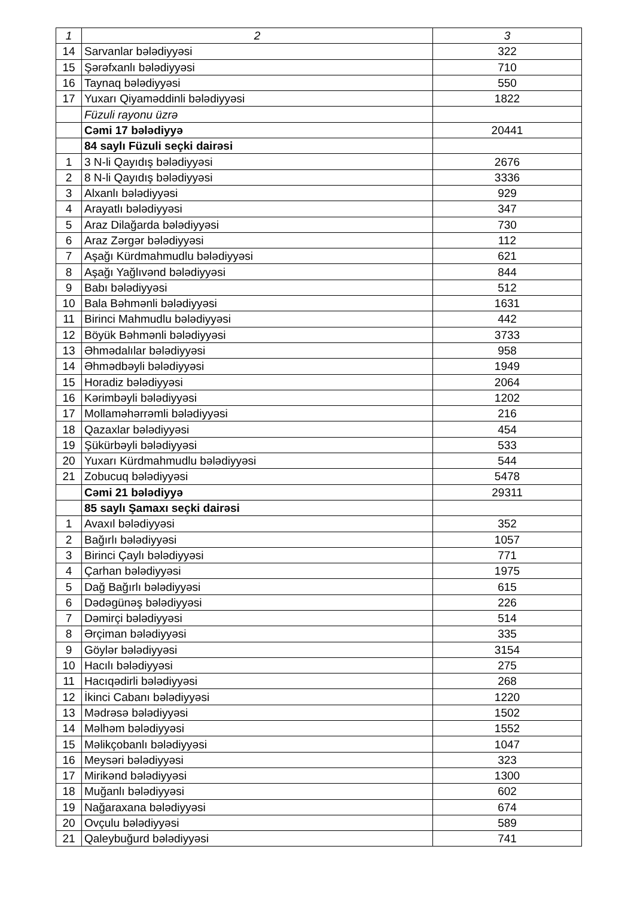| 1 | 2 | 3 |
| --- | --- | --- |
| 14 | Sarvanlar bələdiyyəsi | 322 |
| 15 | Şərəfxanlı bələdiyyəsi | 710 |
| 16 | Taynaq bələdiyyəsi | 550 |
| 17 | Yuxarı Qiyaməddinli bələdiyyəsi | 1822 |
| | Füzuli rayonu üzrə | |
| | Cəmi 17 bələdiyyə | 20441 |
| | 84 saylı Füzuli seçki dairəsi | |
| 1 | 3 N-li Qayıdış bələdiyyəsi | 2676 |
| 2 | 8 N-li Qayıdış bələdiyyəsi | 3336 |
| 3 | Alxanlı bələdiyyəsi | 929 |
| 4 | Arayatlı bələdiyyəsi | 347 |
| 5 | Araz Dilağarda bələdiyyəsi | 730 |
| 6 | Araz Zərgər bələdiyyəsi | 112 |
| 7 | Aşağı Kürdmahmudlu bələdiyyəsi | 621 |
| 8 | Aşağı Yağlıvənd bələdiyyəsi | 844 |
| 9 | Babı bələdiyyəsi | 512 |
| 10 | Bala Bəhmənli bələdiyyəsi | 1631 |
| 11 | Birinci Mahmudlu bələdiyyəsi | 442 |
| 12 | Böyük Bəhmənli bələdiyyəsi | 3733 |
| 13 | Əhmədalılar bələdiyyəsi | 958 |
| 14 | Əhmədbəyli bələdiyyəsi | 1949 |
| 15 | Horadiz bələdiyyəsi | 2064 |
| 16 | Kərimbəyli bələdiyyəsi | 1202 |
| 17 | Mollaməhərrəmli bələdiyyəsi | 216 |
| 18 | Qazaxlar bələdiyyəsi | 454 |
| 19 | Şükürbəyli bələdiyyəsi | 533 |
| 20 | Yuxarı Kürdmahmudlu bələdiyyəsi | 544 |
| 21 | Zobucuq bələdiyyəsi | 5478 |
| | Cəmi 21 bələdiyyə | 29311 |
| | 85 saylı Şamaxı seçki dairəsi | |
| 1 | Avaxıl bələdiyyəsi | 352 |
| 2 | Bağırlı bələdiyyəsi | 1057 |
| 3 | Birinci Çaylı bələdiyyəsi | 771 |
| 4 | Çarhan bələdiyyəsi | 1975 |
| 5 | Dağ Bağırlı bələdiyyəsi | 615 |
| 6 | Dədəgünəş bələdiyyəsi | 226 |
| 7 | Dəmirçi bələdiyyəsi | 514 |
| 8 | Ərçiman bələdiyyəsi | 335 |
| 9 | Göylər bələdiyyəsi | 3154 |
| 10 | Hacılı bələdiyyəsi | 275 |
| 11 | Hacıqədirli bələdiyyəsi | 268 |
| 12 | İkinci Cabanı bələdiyyəsi | 1220 |
| 13 | Mədrəsə bələdiyyəsi | 1502 |
| 14 | Məlhəm bələdiyyəsi | 1552 |
| 15 | Məlikçobanlı bələdiyyəsi | 1047 |
| 16 | Meysəri bələdiyyəsi | 323 |
| 17 | Mirikənd bələdiyyəsi | 1300 |
| 18 | Muğanlı bələdiyyəsi | 602 |
| 19 | Nağaraxana bələdiyyəsi | 674 |
| 20 | Ovçulu bələdiyyəsi | 589 |
| 21 | Qaleybuğurd bələdiyyəsi | 741 |